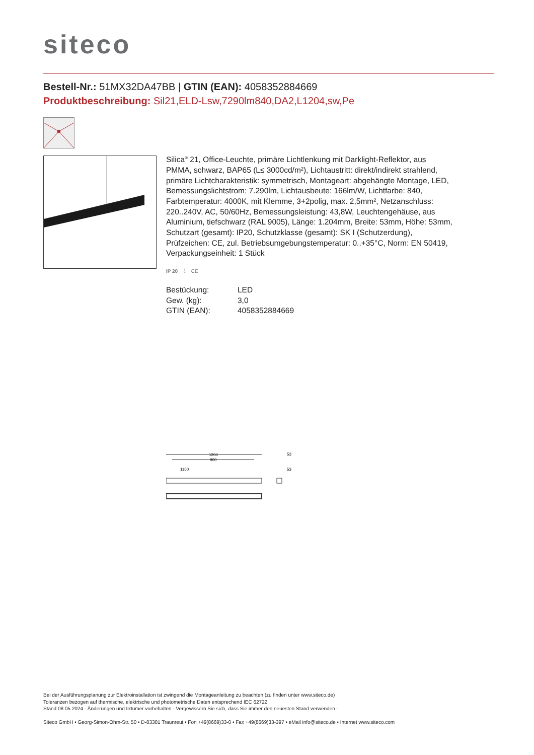siteco
Bestell-Nr.: 51MX32DA47BB | GTIN (EAN): 4058352884669
Produktbeschreibung: Sil21,ELD-Lsw,7290lm840,DA2,L1204,sw,Pe
Silica<sup>®</sup> 21, Office-Leuchte, primäre Lichtlenkung mit Darklight-Reflektor, aus PMMA, schwarz, BAP65 (L≤ 3000cd/m²), Lichtaustritt: direkt/indirekt strahlend, primäre Lichtcharakteristik: symmetrisch, Montageart: abgehängte Montage, LED, Bemessungslichtstrom: 7.290lm, Lichtausbeute: 166lm/W, Lichtfarbe: 840, Farbtemperatur: 4000K, mit Klemme, 3+2polig, max. 2,5mm², Netzanschluss: 220..240V, AC, 50/60Hz, Bemessungsleistung: 43,8W, Leuchtengehäuse, aus Aluminium, tiefschwarz (RAL 9005), Länge: 1.204mm, Breite: 53mm, Höhe: 53mm, Schutzart (gesamt): IP20, Schutzklasse (gesamt): SK I (Schutzerdung), Prüfzeichen: CE, zul. Betriebsumgebungstemperatur: 0..+35°C, Norm: EN 50419, Verpackungseinheit: 1 Stück
IP 20 ⏚ CE
| Bestückung: | LED |
| Gew. (kg): | 3,0 |
| GTIN (EAN): | 4058352884669 |
1204
900
1150
53
53
Bei der Ausführungsplanung zur Elektroinstallation ist zwingend die Montageanleitung zu beachten (zu finden unter www.siteco.de)
Toleranzen bezogen auf thermische, elektrische und photometrische Daten entsprechend IEC 62722
Stand 08.05.2024 - Änderungen und Irrtümer vorbehalten - Vergewissern Sie sich, dass Sie immer den neuesten Stand verwenden -
Siteco GmbH • Georg-Simon-Ohm-Str. 50 • D-83301 Traunreut • Fon +49(8669)33-0 • Fax +49(8669)33-397 • eMail info@siteco.de • Internet www.siteco.com